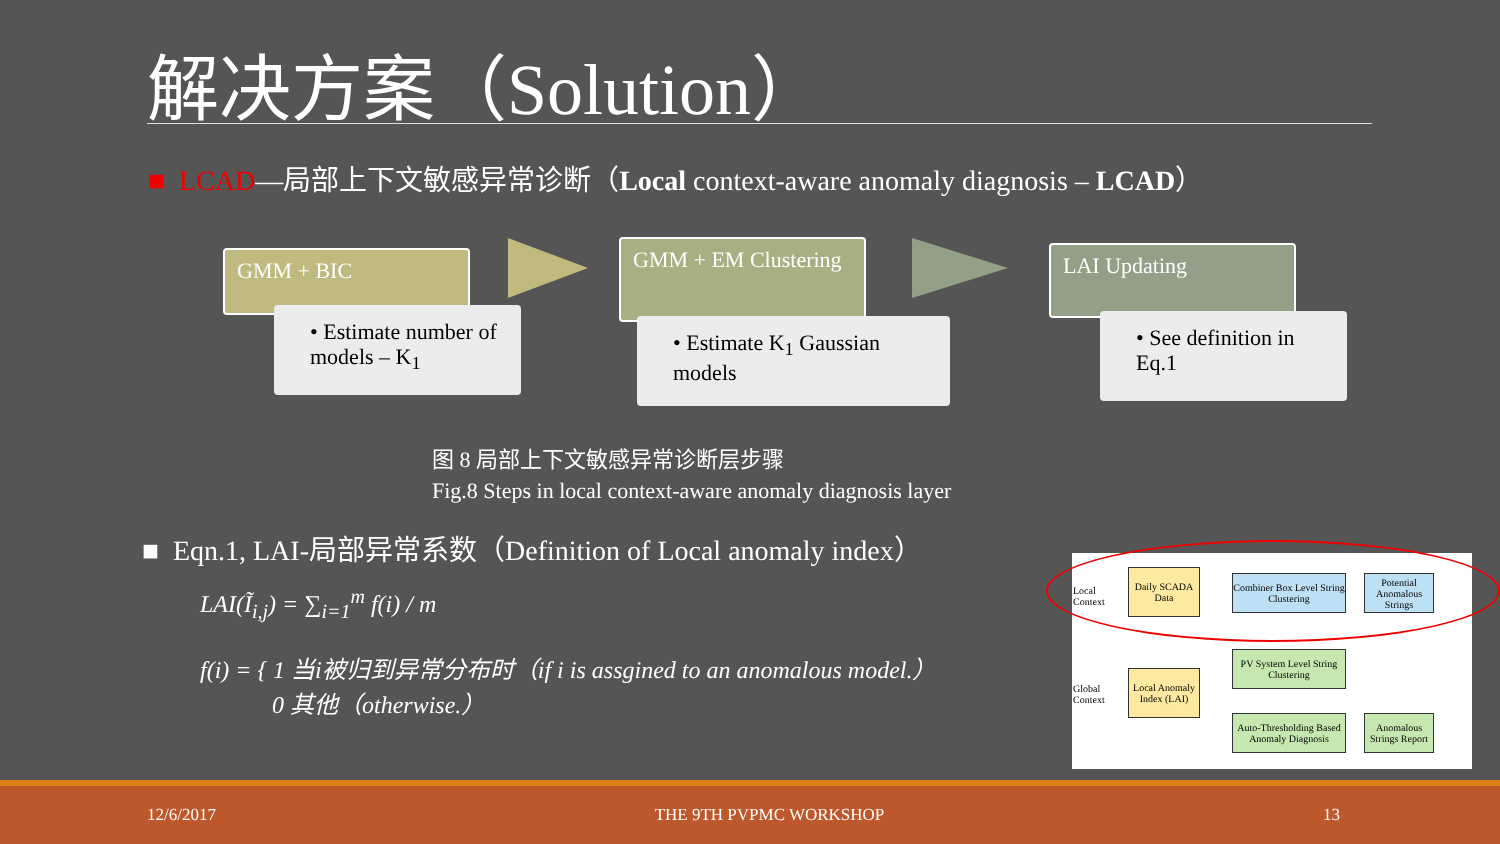解决方案（Solution）
■ LCAD—局部上下文敏感异常诊断（Local context-aware anomaly diagnosis – LCAD）
GMM + BIC
• Estimate number of models – K<sub>1</sub>
GMM + EM Clustering
• Estimate K<sub>1</sub> Gaussian models
LAI Updating
• See definition in Eq.1
图 8 局部上下文敏感异常诊断层步骤
Fig.8 Steps in local context-aware anomaly diagnosis layer
■ Eqn.1, LAI-局部异常系数（Definition of Local anomaly index）
LAI(Ĩ<sub>i,j</sub>) = ∑<sub>i=1</sub><sup>m</sup> f(i) / m
f(i) = { 1 当i被归到异常分布时（if i is assgined to an anomalous model.）
0 其他（otherwise.）
Local
Context
Daily SCADA Data
Combiner Box Level String Clustering
Potential Anomalous Strings
Global
Context
Local Anomaly Index (LAI)
PV System Level String Clustering
Auto-Thresholding Based Anomaly Diagnosis
Anomalous Strings Report
12/6/2017 THE 9TH PVPMC WORKSHOP 13